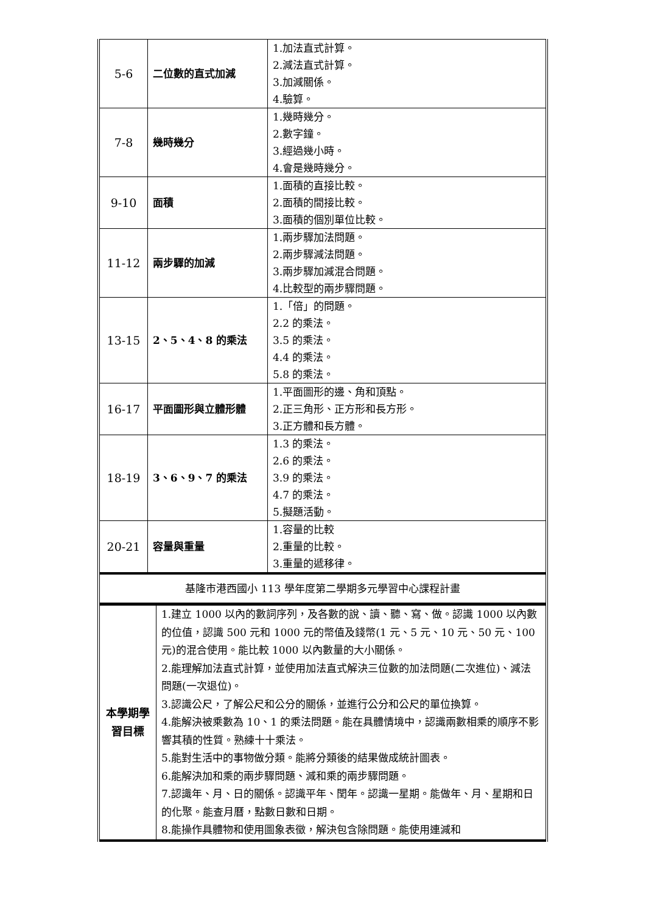| 5-6 | 二位數的直式加減 | 1.加法直式計算。 2.減法直式計算。 3.加減關係。 4.驗算。 |
| 7-8 | 幾時幾分 | 1.幾時幾分。 2.數字鐘。 3.經過幾小時。 4.會是幾時幾分。 |
| 9-10 | 面積 | 1.面積的直接比較。 2.面積的間接比較。 3.面積的個別單位比較。 |
| 11-12 | 兩步驟的加減 | 1.兩步驟加法問題。 2.兩步驟減法問題。 3.兩步驟加減混合問題。 4.比較型的兩步驟問題。 |
| 13-15 | 2、5、4、8 的乘法 | 1.「倍」的問題。 2.2 的乘法。 3.5 的乘法。 4.4 的乘法。 5.8 的乘法。 |
| 16-17 | 平面圖形與立體形體 | 1.平面圖形的邊、角和頂點。 2.正三角形、正方形和長方形。 3.正方體和長方體。 |
| 18-19 | 3、6、9、7 的乘法 | 1.3 的乘法。 2.6 的乘法。 3.9 的乘法。 4.7 的乘法。 5.擬題活動。 |
| 20-21 | 容量與重量 | 1.容量的比較 2.重量的比較。 3.重量的遞移律。 |
| 基隆市港西國小 113 學年度第二學期多元學習中心課程計畫 | | |
| 本學期學習目標 | 1.建立 1000 以內的數詞序列，及各數的說、讀、聽、寫、做。認識 1000 以內數的位值，認識 500 元和 1000 元的幣值及錢幣(1 元、5 元、10 元、50 元、100 元)的混合使用。能比較 1000 以內數量的大小關係。 2.能理解加法直式計算，並使用加法直式解決三位數的加法問題(二次進位)、減法問題(一次退位)。 3.認識公尺，了解公尺和公分的關係，並進行公分和公尺的單位換算。 4.能解決被乘數為 10、1 的乘法問題。能在具體情境中，認識兩數相乘的順序不影響其積的性質。熟練十十乘法。 5.能對生活中的事物做分類。能將分類後的結果做成統計圖表。 6.能解決加和乘的兩步驟問題、減和乘的兩步驟問題。 7.認識年、月、日的關係。認識平年、閏年。認識一星期。能做年、月、星期和日的化聚。能查月曆，點數日數和日期。 8.能操作具體物和使用圖象表徵，解決包含除問題。能使用連減和 |